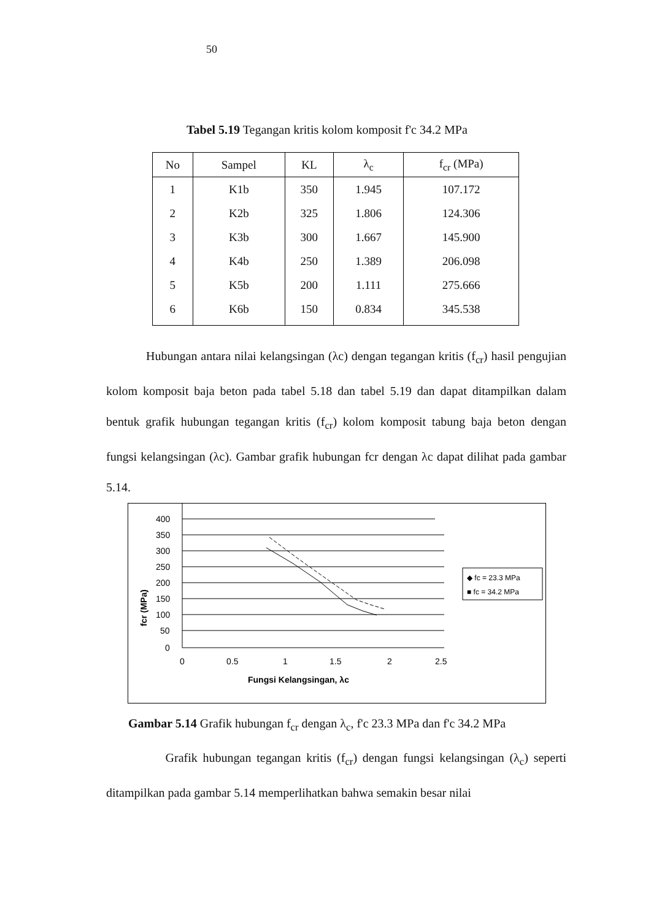50
Tabel 5.19 Tegangan kritis kolom komposit f'c 34.2 MPa
| No | Sampel | KL | λ<sub>c</sub> | f<sub>cr</sub> (MPa) |
| --- | --- | --- | --- | --- |
| 1 | K1b | 350 | 1.945 | 107.172 |
| 2 | K2b | 325 | 1.806 | 124.306 |
| 3 | K3b | 300 | 1.667 | 145.900 |
| 4 | K4b | 250 | 1.389 | 206.098 |
| 5 | K5b | 200 | 1.111 | 275.666 |
| 6 | K6b | 150 | 0.834 | 345.538 |
Hubungan antara nilai kelangsingan (λc) dengan tegangan kritis (f<sub>cr</sub>) hasil pengujian kolom komposit baja beton pada tabel 5.18 dan tabel 5.19 dan dapat ditampilkan dalam bentuk grafik hubungan tegangan kritis (f<sub>cr</sub>) kolom komposit tabung baja beton dengan fungsi kelangsingan (λc). Gambar grafik hubungan fcr dengan λc dapat dilihat pada gambar 5.14.
fcr (MPa)
400
350
300
250
200
150
100
50
0
0
0.5
1
1.5
2
2.5
Fungsi Kelangsingan, λc
◆ fc = 23.3 MPa
■ fc = 34.2 MPa
Gambar 5.14 Grafik hubungan f<sub>cr</sub> dengan λ<sub>c</sub>, f'c 23.3 MPa dan f'c 34.2 MPa
Grafik hubungan tegangan kritis (f<sub>cr</sub>) dengan fungsi kelangsingan (λ<sub>c</sub>) seperti ditampilkan pada gambar 5.14 memperlihatkan bahwa semakin besar nilai